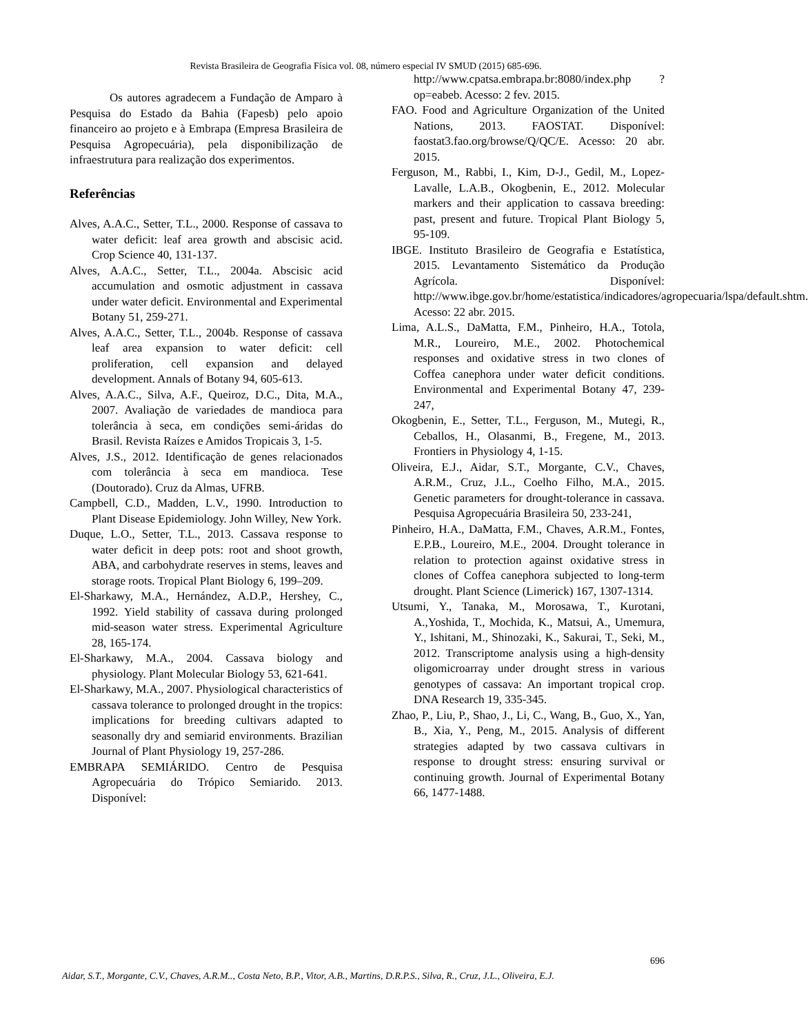Revista Brasileira de Geografia Física vol. 08, número especial IV SMUD (2015) 685-696.
Os autores agradecem a Fundação de Amparo à Pesquisa do Estado da Bahia (Fapesb) pelo apoio financeiro ao projeto e à Embrapa (Empresa Brasileira de Pesquisa Agropecuária), pela disponibilização de infraestrutura para realização dos experimentos.
Referências
Alves, A.A.C., Setter, T.L., 2000. Response of cassava to water deficit: leaf area growth and abscisic acid. Crop Science 40, 131-137.
Alves, A.A.C., Setter, T.L., 2004a. Abscisic acid accumulation and osmotic adjustment in cassava under water deficit. Environmental and Experimental Botany 51, 259-271.
Alves, A.A.C., Setter, T.L., 2004b. Response of cassava leaf area expansion to water deficit: cell proliferation, cell expansion and delayed development. Annals of Botany 94, 605-613.
Alves, A.A.C., Silva, A.F., Queiroz, D.C., Dita, M.A., 2007. Avaliação de variedades de mandioca para tolerância à seca, em condições semi-áridas do Brasil. Revista Raízes e Amidos Tropicais 3, 1-5.
Alves, J.S., 2012. Identificação de genes relacionados com tolerância à seca em mandioca. Tese (Doutorado). Cruz da Almas, UFRB.
Campbell, C.D., Madden, L.V., 1990. Introduction to Plant Disease Epidemiology. John Willey, New York.
Duque, L.O., Setter, T.L., 2013. Cassava response to water deficit in deep pots: root and shoot growth, ABA, and carbohydrate reserves in stems, leaves and storage roots. Tropical Plant Biology 6, 199–209.
El-Sharkawy, M.A., Hernández, A.D.P., Hershey, C., 1992. Yield stability of cassava during prolonged mid-season water stress. Experimental Agriculture 28, 165-174.
El-Sharkawy, M.A., 2004. Cassava biology and physiology. Plant Molecular Biology 53, 621-641.
El-Sharkawy, M.A., 2007. Physiological characteristics of cassava tolerance to prolonged drought in the tropics: implications for breeding cultivars adapted to seasonally dry and semiarid environments. Brazilian Journal of Plant Physiology 19, 257-286.
EMBRAPA SEMIÁRIDO. Centro de Pesquisa Agropecuária do Trópico Semiarido. 2013. Disponível:
http://www.cpatsa.embrapa.br:8080/index.php ?op=eabeb. Acesso: 2 fev. 2015.
FAO. Food and Agriculture Organization of the United Nations, 2013. FAOSTAT. Disponível: faostat3.fao.org/browse/Q/QC/E. Acesso: 20 abr. 2015.
Ferguson, M., Rabbi, I., Kim, D-J., Gedil, M., Lopez-Lavalle, L.A.B., Okogbenin, E., 2012. Molecular markers and their application to cassava breeding: past, present and future. Tropical Plant Biology 5, 95-109.
IBGE. Instituto Brasileiro de Geografia e Estatística, 2015. Levantamento Sistemático da Produção Agrícola. Disponível: http://www.ibge.gov.br/home/estatistica/indicadores/agropecuaria/lspa/default.shtm. Acesso: 22 abr. 2015.
Lima, A.L.S., DaMatta, F.M., Pinheiro, H.A., Totola, M.R., Loureiro, M.E., 2002. Photochemical responses and oxidative stress in two clones of Coffea canephora under water deficit conditions. Environmental and Experimental Botany 47, 239-247,
Okogbenin, E., Setter, T.L., Ferguson, M., Mutegi, R., Ceballos, H., Olasanmi, B., Fregene, M., 2013. Frontiers in Physiology 4, 1-15.
Oliveira, E.J., Aidar, S.T., Morgante, C.V., Chaves, A.R.M., Cruz, J.L., Coelho Filho, M.A., 2015. Genetic parameters for drought-tolerance in cassava. Pesquisa Agropecuária Brasileira 50, 233-241,
Pinheiro, H.A., DaMatta, F.M., Chaves, A.R.M., Fontes, E.P.B., Loureiro, M.E., 2004. Drought tolerance in relation to protection against oxidative stress in clones of Coffea canephora subjected to long-term drought. Plant Science (Limerick) 167, 1307-1314.
Utsumi, Y., Tanaka, M., Morosawa, T., Kurotani, A.,Yoshida, T., Mochida, K., Matsui, A., Umemura, Y., Ishitani, M., Shinozaki, K., Sakurai, T., Seki, M., 2012. Transcriptome analysis using a high-density oligomicroarray under drought stress in various genotypes of cassava: An important tropical crop. DNA Research 19, 335-345.
Zhao, P., Liu, P., Shao, J., Li, C., Wang, B., Guo, X., Yan, B., Xia, Y., Peng, M., 2015. Analysis of different strategies adapted by two cassava cultivars in response to drought stress: ensuring survival or continuing growth. Journal of Experimental Botany 66, 1477-1488.
696
Aidar, S.T., Morgante, C.V., Chaves, A.R.M.., Costa Neto, B.P., Vitor, A.B., Martins, D.R.P.S., Silva, R., Cruz, J.L., Oliveira, E.J.